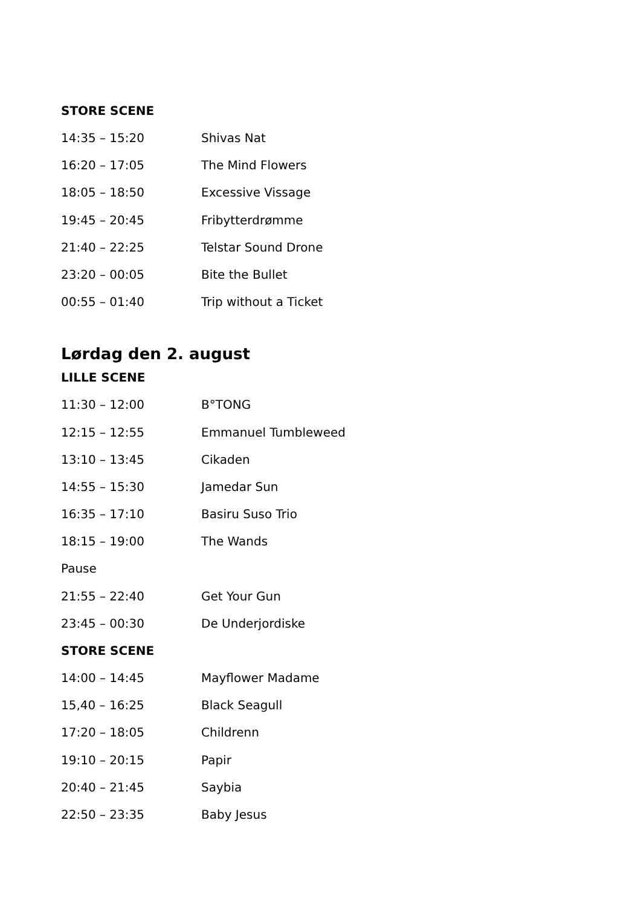STORE SCENE
| 14:35 – 15:20 | Shivas Nat |
| 16:20 – 17:05 | The Mind Flowers |
| 18:05 – 18:50 | Excessive Vissage |
| 19:45 – 20:45 | Fribytterdrømme |
| 21:40 – 22:25 | Telstar Sound Drone |
| 23:20 – 00:05 | Bite the Bullet |
| 00:55 – 01:40 | Trip without a Ticket |
Lørdag den 2. august
LILLE SCENE
| 11:30 – 12:00 | B°TONG |
| 12:15 – 12:55 | Emmanuel Tumbleweed |
| 13:10 – 13:45 | Cikaden |
| 14:55 – 15:30 | Jamedar Sun |
| 16:35 – 17:10 | Basiru Suso Trio |
| 18:15 – 19:00 | The Wands |
| Pause | |
| 21:55 – 22:40 | Get Your Gun |
| 23:45 – 00:30 | De Underjordiske |
STORE SCENE
| 14:00 – 14:45 | Mayflower Madame |
| 15,40 – 16:25 | Black Seagull |
| 17:20 – 18:05 | Childrenn |
| 19:10 – 20:15 | Papir |
| 20:40 – 21:45 | Saybia |
| 22:50 – 23:35 | Baby Jesus |